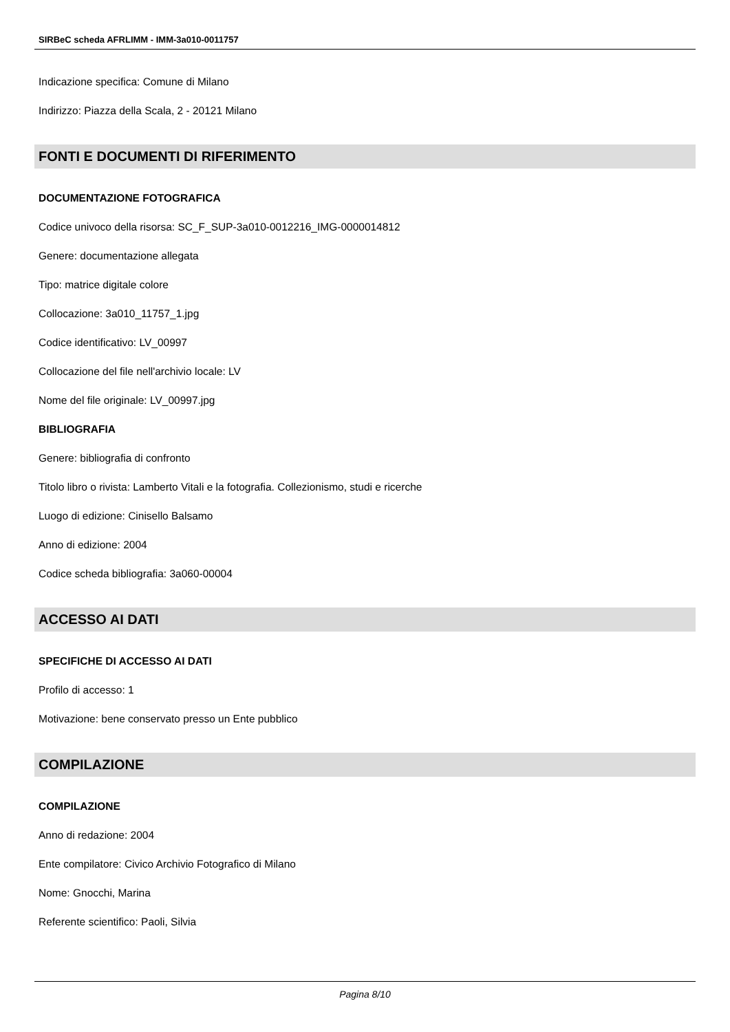SIRBeC scheda AFRLIMM - IMM-3a010-0011757
Indicazione specifica: Comune di Milano
Indirizzo: Piazza della Scala, 2 - 20121 Milano
FONTI E DOCUMENTI DI RIFERIMENTO
DOCUMENTAZIONE FOTOGRAFICA
Codice univoco della risorsa: SC_F_SUP-3a010-0012216_IMG-0000014812
Genere: documentazione allegata
Tipo: matrice digitale colore
Collocazione: 3a010_11757_1.jpg
Codice identificativo: LV_00997
Collocazione del file nell'archivio locale: LV
Nome del file originale: LV_00997.jpg
BIBLIOGRAFIA
Genere: bibliografia di confronto
Titolo libro o rivista: Lamberto Vitali e la fotografia. Collezionismo, studi e ricerche
Luogo di edizione: Cinisello Balsamo
Anno di edizione: 2004
Codice scheda bibliografia: 3a060-00004
ACCESSO AI DATI
SPECIFICHE DI ACCESSO AI DATI
Profilo di accesso: 1
Motivazione: bene conservato presso un Ente pubblico
COMPILAZIONE
COMPILAZIONE
Anno di redazione: 2004
Ente compilatore: Civico Archivio Fotografico di Milano
Nome: Gnocchi, Marina
Referente scientifico: Paoli, Silvia
Pagina 8/10